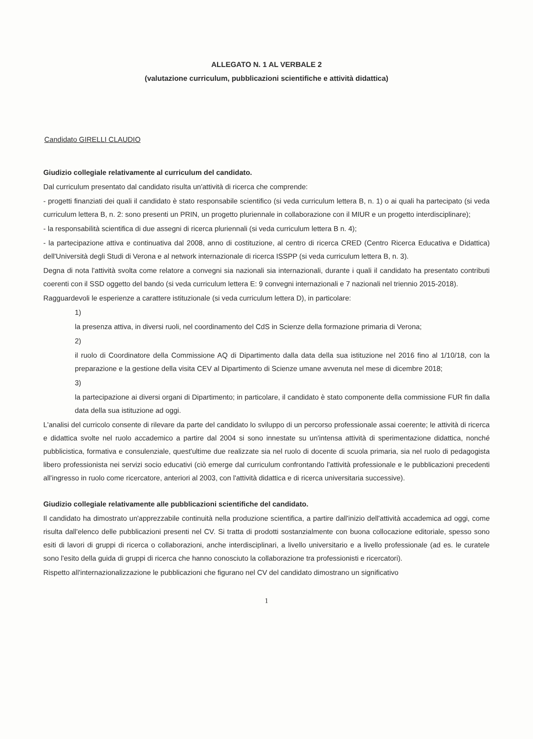ALLEGATO N. 1 AL VERBALE 2
(valutazione curriculum, pubblicazioni scientifiche e attività didattica)
Candidato GIRELLI CLAUDIO
Giudizio collegiale relativamente al curriculum del candidato.
Dal curriculum presentato dal candidato risulta un'attività di ricerca che comprende:
- progetti finanziati dei quali il candidato è stato responsabile scientifico (si veda curriculum lettera B, n. 1) o ai quali ha partecipato (si veda curriculum lettera B, n. 2: sono presenti un PRIN, un progetto pluriennale in collaborazione con il MIUR e un progetto interdisciplinare);
- la responsabilità scientifica di due assegni di ricerca pluriennali (si veda curriculum lettera B n. 4);
- la partecipazione attiva e continuativa dal 2008, anno di costituzione, al centro di ricerca CRED (Centro Ricerca Educativa e Didattica) dell'Università degli Studi di Verona e al network internazionale di ricerca ISSPP (si veda curriculum lettera B, n. 3).
Degna di nota l'attività svolta come relatore a convegni sia nazionali sia internazionali, durante i quali il candidato ha presentato contributi coerenti con il SSD oggetto del bando (si veda curriculum lettera E: 9 convegni internazionali e 7 nazionali nel triennio 2015-2018).
Ragguardevoli le esperienze a carattere istituzionale (si veda curriculum lettera D), in particolare:
1)
la presenza attiva, in diversi ruoli, nel coordinamento del CdS in Scienze della formazione primaria di Verona;
2)
il ruolo di Coordinatore della Commissione AQ di Dipartimento dalla data della sua istituzione nel 2016 fino al 1/10/18, con la preparazione e la gestione della visita CEV al Dipartimento di Scienze umane avvenuta nel mese di dicembre 2018;
3)
la partecipazione ai diversi organi di Dipartimento; in particolare, il candidato è stato componente della commissione FUR fin dalla data della sua istituzione ad oggi.
L'analisi del curricolo consente di rilevare da parte del candidato lo sviluppo di un percorso professionale assai coerente; le attività di ricerca e didattica svolte nel ruolo accademico a partire dal 2004 si sono innestate su un'intensa attività di sperimentazione didattica, nonché pubblicistica, formativa e consulenziale, quest'ultime due realizzate sia nel ruolo di docente di scuola primaria, sia nel ruolo di pedagogista libero professionista nei servizi socio educativi (ciò emerge dal curriculum confrontando l'attività professionale e le pubblicazioni precedenti all'ingresso in ruolo come ricercatore, anteriori al 2003, con l'attività didattica e di ricerca universitaria successive).
Giudizio collegiale relativamente alle pubblicazioni scientifiche del candidato.
Il candidato ha dimostrato un'apprezzabile continuità nella produzione scientifica, a partire dall'inizio dell'attività accademica ad oggi, come risulta dall'elenco delle pubblicazioni presenti nel CV. Si tratta di prodotti sostanzialmente con buona collocazione editoriale, spesso sono esiti di lavori di gruppi di ricerca o collaborazioni, anche interdisciplinari, a livello universitario e a livello professionale (ad es. le curatele sono l'esito della guida di gruppi di ricerca che hanno conosciuto la collaborazione tra professionisti e ricercatori).
Rispetto all'internazionalizzazione le pubblicazioni che figurano nel CV del candidato dimostrano un significativo
1